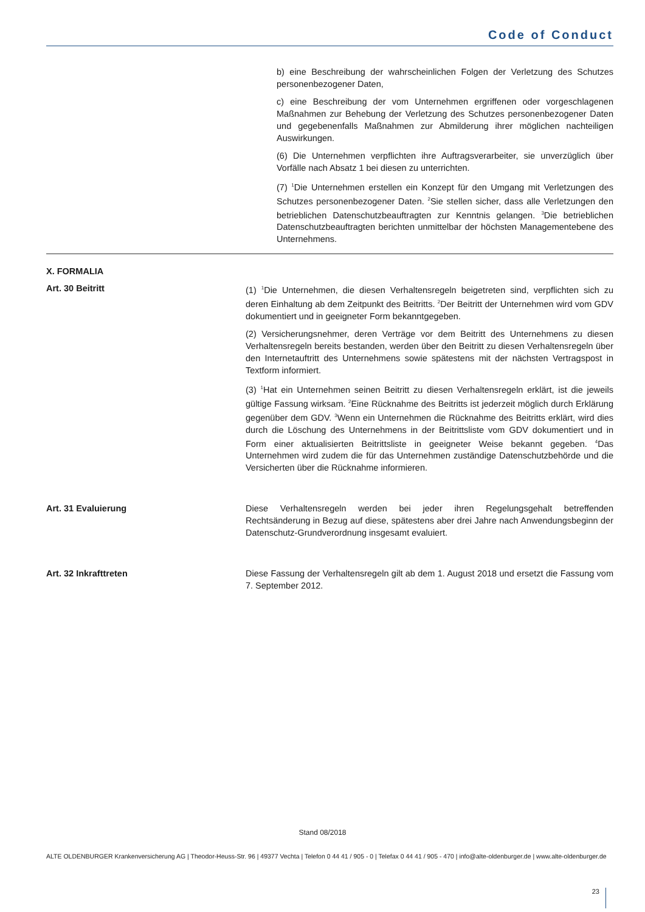Code of Conduct
b) eine Beschreibung der wahrscheinlichen Folgen der Verletzung des Schutzes personenbezogener Daten,
c) eine Beschreibung der vom Unternehmen ergriffenen oder vorgeschlagenen Maßnahmen zur Behebung der Verletzung des Schutzes personenbezogener Daten und gegebenenfalls Maßnahmen zur Abmilderung ihrer möglichen nachteiligen Auswirkungen.
(6) Die Unternehmen verpflichten ihre Auftragsverarbeiter, sie unverzüglich über Vorfälle nach Absatz 1 bei diesen zu unterrichten.
(7) <sup>1</sup>Die Unternehmen erstellen ein Konzept für den Umgang mit Verletzungen des Schutzes personenbezogener Daten. <sup>2</sup>Sie stellen sicher, dass alle Verletzungen den betrieblichen Datenschutzbeauftragten zur Kenntnis gelangen. <sup>3</sup>Die betrieblichen Datenschutzbeauftragten berichten unmittelbar der höchsten Managementebene des Unternehmens.
X. FORMALIA
Art. 30 Beitritt (1) <sup>1</sup>Die Unternehmen, die diesen Verhaltensregeln beigetreten sind, verpflichten sich zu deren Einhaltung ab dem Zeitpunkt des Beitritts. <sup>2</sup>Der Beitritt der Unternehmen wird vom GDV dokumentiert und in geeigneter Form bekanntgegeben.
(2) Versicherungsnehmer, deren Verträge vor dem Beitritt des Unternehmens zu diesen Verhaltensregeln bereits bestanden, werden über den Beitritt zu diesen Verhaltensregeln über den Internetauftritt des Unternehmens sowie spätestens mit der nächsten Vertragspost in Textform informiert.
(3) <sup>1</sup>Hat ein Unternehmen seinen Beitritt zu diesen Verhaltensregeln erklärt, ist die jeweils gültige Fassung wirksam. <sup>2</sup>Eine Rücknahme des Beitritts ist jederzeit möglich durch Erklärung gegenüber dem GDV. <sup>3</sup>Wenn ein Unternehmen die Rücknahme des Beitritts erklärt, wird dies durch die Löschung des Unternehmens in der Beitrittsliste vom GDV dokumentiert und in Form einer aktualisierten Beitrittsliste in geeigneter Weise bekannt gegeben. <sup>4</sup>Das Unternehmen wird zudem die für das Unternehmen zuständige Datenschutzbehörde und die Versicherten über die Rücknahme informieren.
Art. 31 Evaluierung Diese Verhaltensregeln werden bei jeder ihren Regelungsgehalt betreffenden Rechtsänderung in Bezug auf diese, spätestens aber drei Jahre nach Anwendungsbeginn der Datenschutz-Grundverordnung insgesamt evaluiert.
Art. 32 Inkrafttreten Diese Fassung der Verhaltensregeln gilt ab dem 1. August 2018 und ersetzt die Fassung vom 7. September 2012.
Stand 08/2018
ALTE OLDENBURGER Krankenversicherung AG | Theodor-Heuss-Str. 96 | 49377 Vechta | Telefon 0 44 41 / 905 - 0 | Telefax 0 44 41 / 905 - 470 | info@alte-oldenburger.de | www.alte-oldenburger.de
23